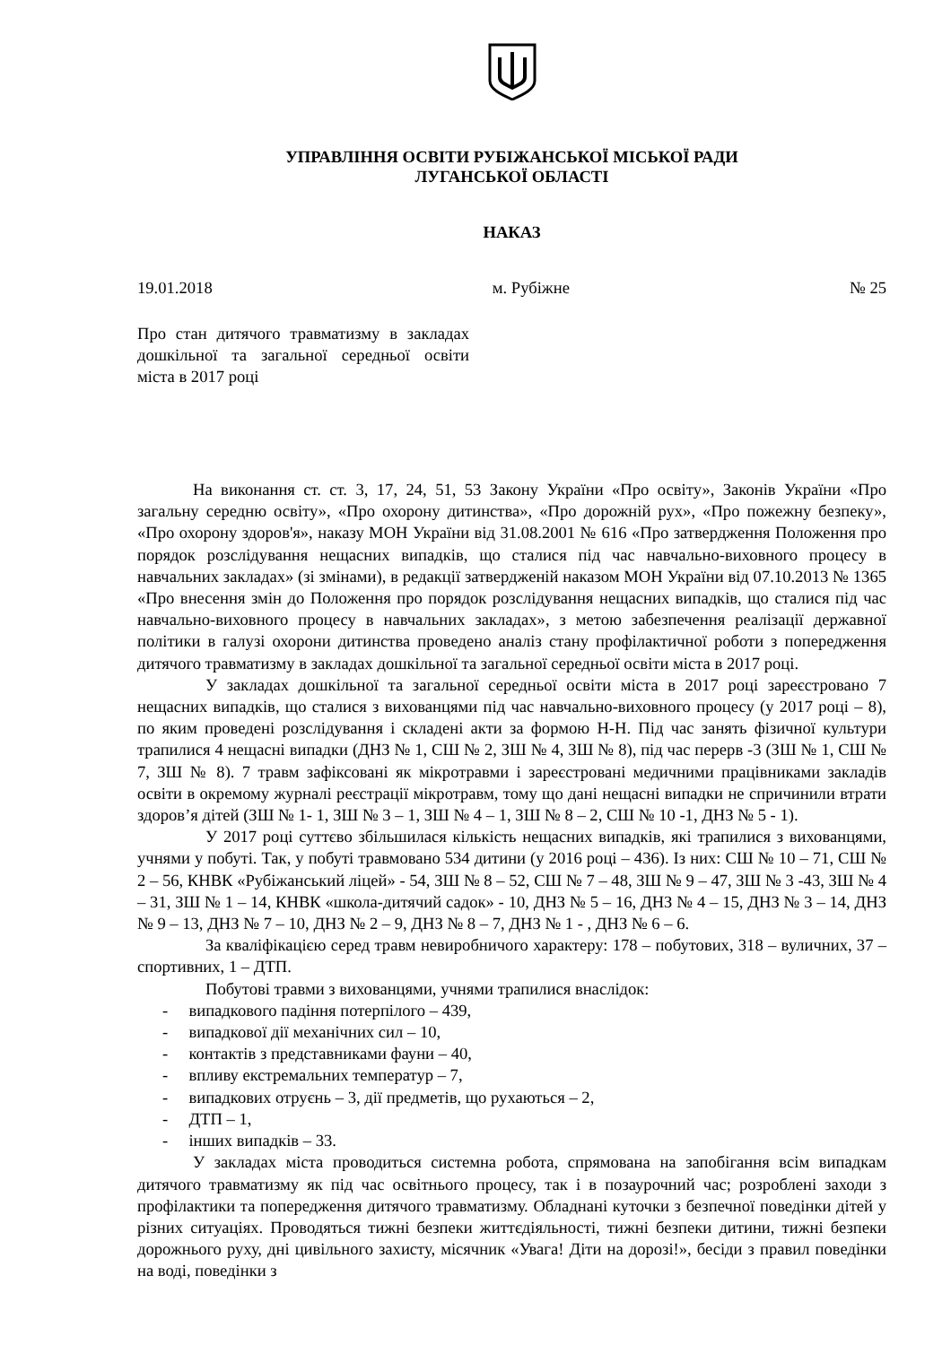УПРАВЛІННЯ ОСВІТИ РУБІЖАНСЬКОЇ МІСЬКОЇ РАДИ
ЛУГАНСЬКОЇ ОБЛАСТІ
НАКАЗ
19.01.2018 м. Рубіжне № 25
Про стан дитячого травматизму в закладах дошкільної та загальної середньої освіти міста в 2017 році
На виконання ст. ст. 3, 17, 24, 51, 53 Закону України «Про освіту», Законів України «Про загальну середню освіту», «Про охорону дитинства», «Про дорожній рух», «Про пожежну безпеку», «Про охорону здоров'я», наказу МОН України від 31.08.2001 № 616 «Про затвердження Положення про порядок розслідування нещасних випадків, що сталися під час навчально-виховного процесу в навчальних закладах» (зі змінами), в редакції затвердженій наказом МОН України від 07.10.2013 № 1365 «Про внесення змін до Положення про порядок розслідування нещасних випадків, що сталися під час навчально-виховного процесу в навчальних закладах», з метою забезпечення реалізації державної політики в галузі охорони дитинства проведено аналіз стану профілактичної роботи з попередження дитячого травматизму в закладах дошкільної та загальної середньої освіти міста в 2017 році.
У закладах дошкільної та загальної середньої освіти міста в 2017 році зареєстровано 7 нещасних випадків, що сталися з вихованцями під час навчально-виховного процесу (у 2017 році – 8), по яким проведені розслідування і складені акти за формою Н-Н. Під час занять фізичної культури трапилися 4 нещасні випадки (ДНЗ № 1, СШ № 2, ЗШ № 4, ЗШ № 8), під час перерв -3 (ЗШ № 1, СШ № 7, ЗШ № 8). 7 травм зафіксовані як мікротравми і зареєстровані медичними працівниками закладів освіти в окремому журналі реєстрації мікротравм, тому що дані нещасні випадки не спричинили втрати здоров’я дітей (ЗШ № 1- 1, ЗШ № 3 – 1, ЗШ № 4 – 1, ЗШ № 8 – 2, СШ № 10 -1, ДНЗ № 5 - 1).
У 2017 році суттєво збільшилася кількість нещасних випадків, які трапилися з вихованцями, учнями у побуті. Так, у побуті травмовано 534 дитини (у 2016 році – 436). Із них: СШ № 10 – 71, СШ № 2 – 56, КНВК «Рубіжанський ліцей» - 54, ЗШ № 8 – 52, СШ № 7 – 48, ЗШ № 9 – 47, ЗШ № 3 -43, ЗШ № 4 – 31, ЗШ № 1 – 14, КНВК «школа-дитячий садок» - 10, ДНЗ № 5 – 16, ДНЗ № 4 – 15, ДНЗ № 3 – 14, ДНЗ № 9 – 13, ДНЗ № 7 – 10, ДНЗ № 2 – 9, ДНЗ № 8 – 7, ДНЗ № 1 - , ДНЗ № 6 – 6.
За кваліфікацією серед травм невиробничого характеру: 178 – побутових, 318 – вуличних, 37 – спортивних, 1 – ДТП.
Побутові травми з вихованцями, учнями трапилися внаслідок:
- випадкового падіння потерпілого – 439,
- випадкової дії механічних сил – 10,
- контактів з представниками фауни – 40,
- впливу екстремальних температур – 7,
- випадкових отруєнь – 3, дії предметів, що рухаються – 2,
- ДТП – 1,
- інших випадків – 33.
У закладах міста проводиться системна робота, спрямована на запобігання всім випадкам дитячого травматизму як під час освітнього процесу, так і в позаурочний час; розроблені заходи з профілактики та попередження дитячого травматизму. Обладнані куточки з безпечної поведінки дітей у різних ситуаціях. Проводяться тижні безпеки життєдіяльності, тижні безпеки дитини, тижні безпеки дорожнього руху, дні цивільного захисту, місячник «Увага! Діти на дорозі!», бесіди з правил поведінки на воді, поведінки з